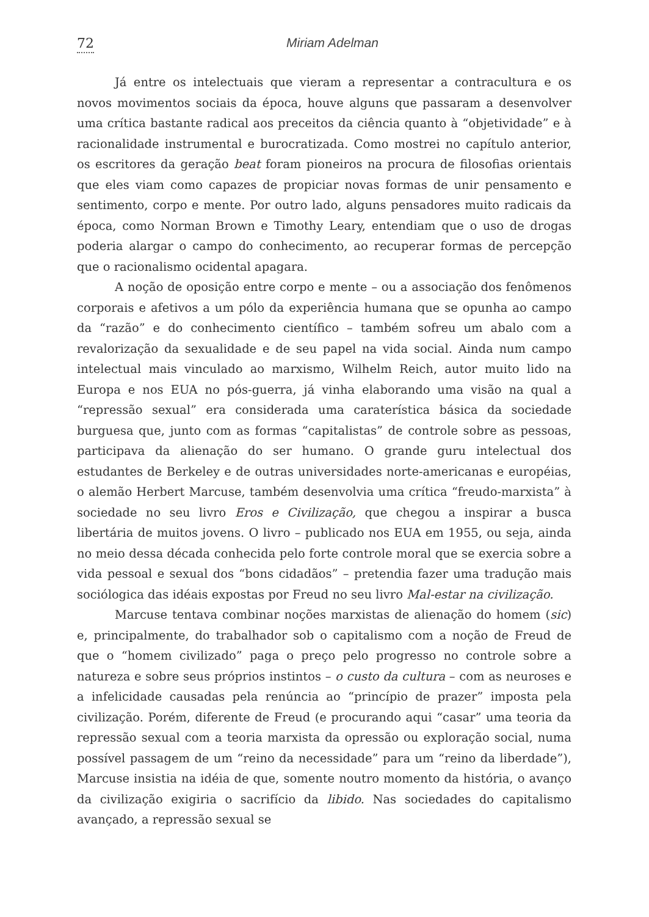72 Miriam Adelman
Já entre os intelectuais que vieram a representar a contracultura e os novos movimentos sociais da época, houve alguns que passaram a desenvolver uma crítica bastante radical aos preceitos da ciência quanto à “objetividade” e à racionalidade instrumental e burocratizada. Como mostrei no capítulo anterior, os escritores da geração beat foram pioneiros na procura de filosofias orientais que eles viam como capazes de propiciar novas formas de unir pensamento e sentimento, corpo e mente. Por outro lado, alguns pensadores muito radicais da época, como Norman Brown e Timothy Leary, entendiam que o uso de drogas poderia alargar o campo do conhecimento, ao recuperar formas de percepção que o racionalismo ocidental apagara.
A noção de oposição entre corpo e mente – ou a associação dos fenômenos corporais e afetivos a um pólo da experiência humana que se opunha ao campo da “razão” e do conhecimento científico – também sofreu um abalo com a revalorização da sexualidade e de seu papel na vida social. Ainda num campo intelectual mais vinculado ao marxismo, Wilhelm Reich, autor muito lido na Europa e nos EUA no pós-guerra, já vinha elaborando uma visão na qual a “repressão sexual” era considerada uma caraterística básica da sociedade burguesa que, junto com as formas “capitalistas” de controle sobre as pessoas, participava da alienação do ser humano. O grande guru intelectual dos estudantes de Berkeley e de outras universidades norte-americanas e européias, o alemão Herbert Marcuse, também desenvolvia uma crítica “freudo-marxista” à sociedade no seu livro Eros e Civilização, que chegou a inspirar a busca libertária de muitos jovens. O livro – publicado nos EUA em 1955, ou seja, ainda no meio dessa década conhecida pelo forte controle moral que se exercia sobre a vida pessoal e sexual dos “bons cidadãos” – pretendia fazer uma tradução mais sociólogica das idéais expostas por Freud no seu livro Mal-estar na civilização.
Marcuse tentava combinar noções marxistas de alienação do homem (sic) e, principalmente, do trabalhador sob o capitalismo com a noção de Freud de que o “homem civilizado” paga o preço pelo progresso no controle sobre a natureza e sobre seus próprios instintos – o custo da cultura – com as neuroses e a infelicidade causadas pela renúncia ao “princípio de prazer” imposta pela civilização. Porém, diferente de Freud (e procurando aqui “casar” uma teoria da repressão sexual com a teoria marxista da opressão ou exploração social, numa possível passagem de um “reino da necessidade” para um “reino da liberdade”), Marcuse insistia na idéia de que, somente noutro momento da história, o avanço da civilização exigiria o sacrifício da libido. Nas sociedades do capitalismo avançado, a repressão sexual se